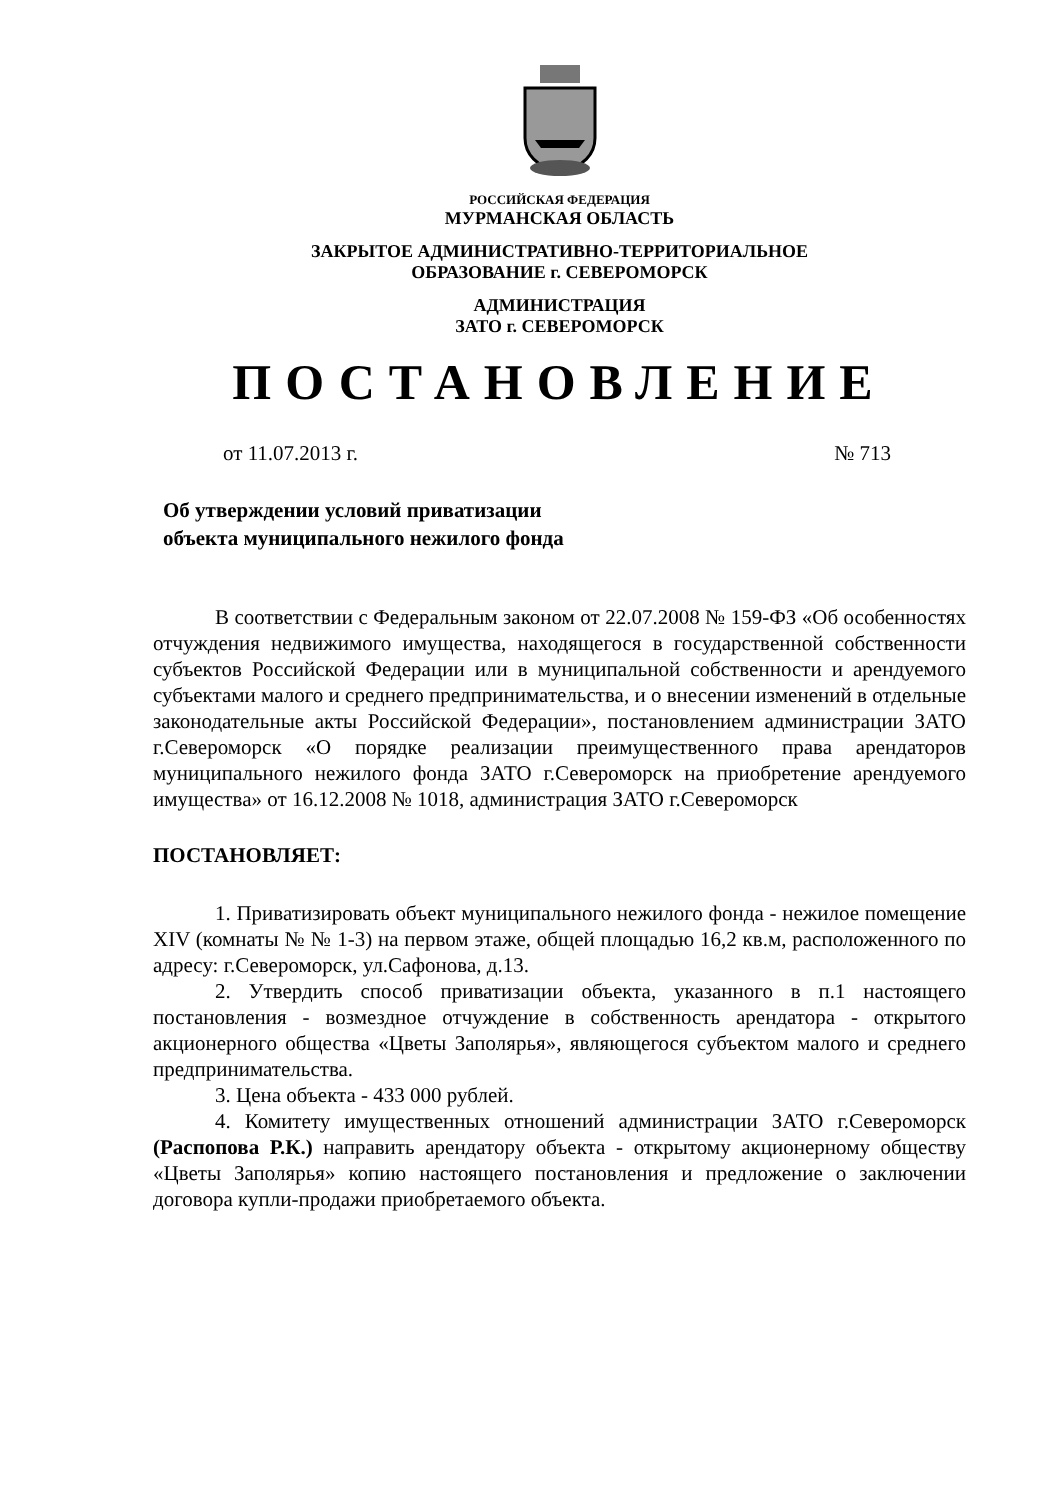РОССИЙСКАЯ ФЕДЕРАЦИЯ
МУРМАНСКАЯ ОБЛАСТЬ
ЗАКРЫТОЕ АДМИНИСТРАТИВНО-ТЕРРИТОРИАЛЬНОЕ
ОБРАЗОВАНИЕ г. СЕВЕРОМОРСК
АДМИНИСТРАЦИЯ
ЗАТО г. СЕВЕРОМОРСК
ПОСТАНОВЛЕНИЕ
от 11.07.2013 г. № 713
Об утверждении условий приватизации
объекта муниципального нежилого фонда
В соответствии с Федеральным законом от 22.07.2008 № 159-ФЗ «Об особенностях отчуждения недвижимого имущества, находящегося в государственной собственности субъектов Российской Федерации или в муниципальной собственности и арендуемого субъектами малого и среднего предпринимательства, и о внесении изменений в отдельные законодательные акты Российской Федерации», постановлением администрации ЗАТО г.Североморск «О порядке реализации преимущественного права арендаторов муниципального нежилого фонда ЗАТО г.Североморск на приобретение арендуемого имущества» от 16.12.2008 № 1018, администрация ЗАТО г.Североморск
ПОСТАНОВЛЯЕТ:
1. Приватизировать объект муниципального нежилого фонда - нежилое помещение XIV (комнаты № № 1-3) на первом этаже, общей площадью 16,2 кв.м, расположенного по адресу: г.Североморск, ул.Сафонова, д.13.
2. Утвердить способ приватизации объекта, указанного в п.1 настоящего постановления - возмездное отчуждение в собственность арендатора - открытого акционерного общества «Цветы Заполярья», являющегося субъектом малого и среднего предпринимательства.
3. Цена объекта - 433 000 рублей.
4. Комитету имущественных отношений администрации ЗАТО г.Североморск (Распопова Р.К.) направить арендатору объекта - открытому акционерному обществу «Цветы Заполярья» копию настоящего постановления и предложение о заключении договора купли-продажи приобретаемого объекта.